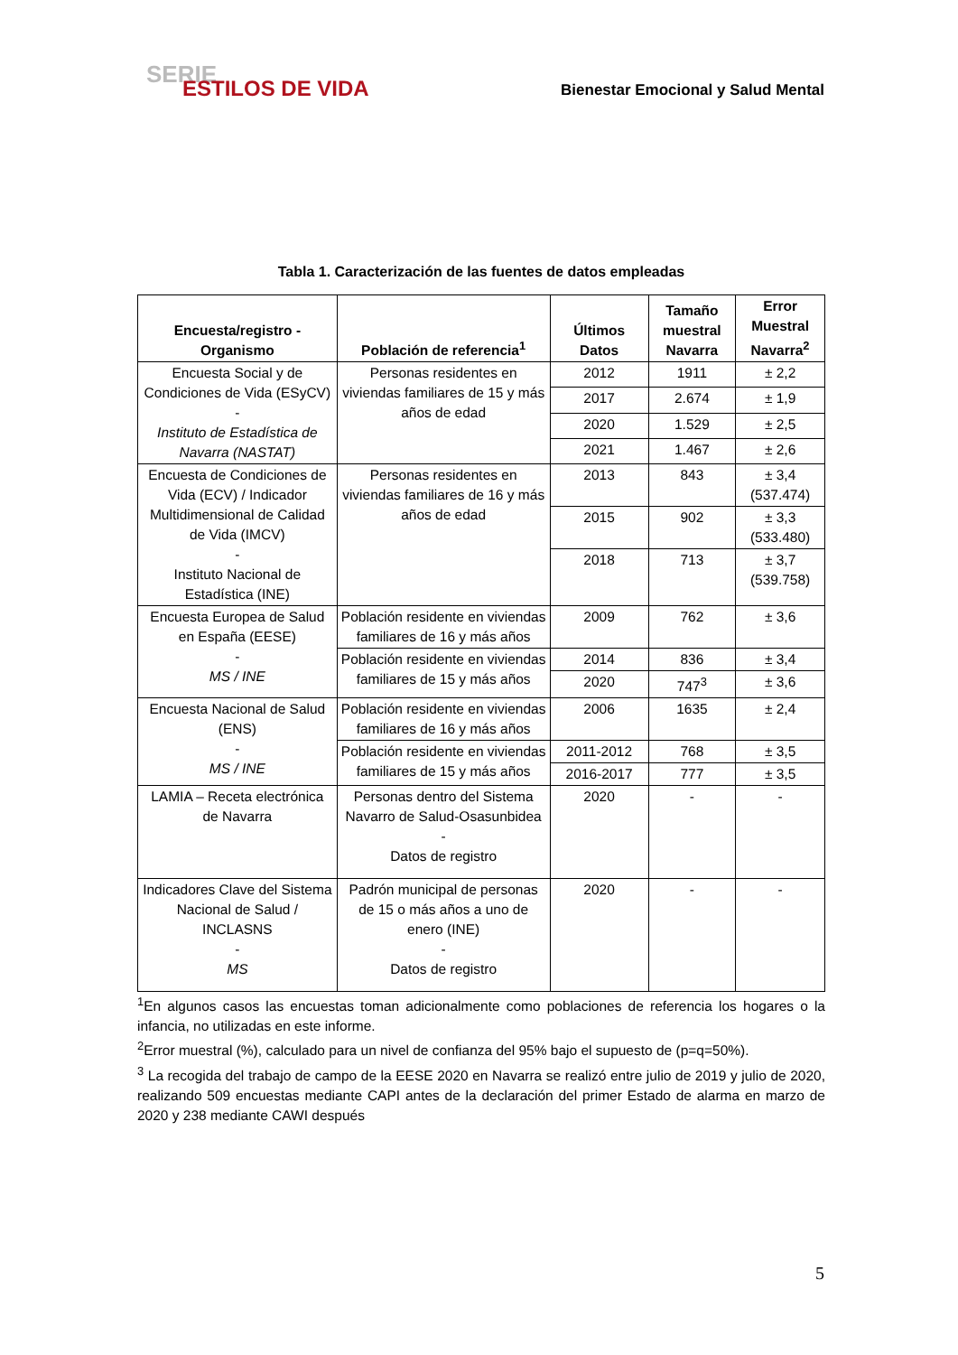SERIE
ESTILOS DE VIDA
Bienestar Emocional y Salud Mental
Tabla 1. Caracterización de las fuentes de datos empleadas
| Encuesta/registro - Organismo | Población de referencia<sup>1</sup> | Últimos Datos | Tamaño muestral Navarra | Error Muestral Navarra<sup>2</sup> |
| --- | --- | --- | --- | --- |
| Encuesta Social y de Condiciones de Vida (ESyCV) - Instituto de Estadística de Navarra (NASTAT) | Personas residentes en viviendas familiares de 15 y más años de edad | 2012 | 1911 | ± 2,2 |
| | | 2017 | 2.674 | ± 1,9 |
| | | 2020 | 1.529 | ± 2,5 |
| | | 2021 | 1.467 | ± 2,6 |
| Encuesta de Condiciones de Vida (ECV) / Indicador Multidimensional de Calidad de Vida (IMCV) - Instituto Nacional de Estadística (INE) | Personas residentes en viviendas familiares de 16 y más años de edad | 2013 | 843 | ± 3,4 (537.474) |
| | | 2015 | 902 | ± 3,3 (533.480) |
| | | 2018 | 713 | ± 3,7 (539.758) |
| Encuesta Europea de Salud en España (EESE) - MS / INE | Población residente en viviendas familiares de 16 y más años | 2009 | 762 | ± 3,6 |
| | Población residente en viviendas familiares de 15 y más años | 2014 | 836 | ± 3,4 |
| | | 2020 | 747<sup>3</sup> | ± 3,6 |
| Encuesta Nacional de Salud (ENS) - MS / INE | Población residente en viviendas familiares de 16 y más años | 2006 | 1635 | ± 2,4 |
| | Población residente en viviendas familiares de 15 y más años | 2011-2012 | 768 | ± 3,5 |
| | | 2016-2017 | 777 | ± 3,5 |
| LAMIA – Receta electrónica de Navarra | Personas dentro del Sistema Navarro de Salud-Osasunbidea - Datos de registro | 2020 | - | - |
| Indicadores Clave del Sistema Nacional de Salud / INCLASNS - MS | Padrón municipal de personas de 15 o más años a uno de enero (INE) - Datos de registro | 2020 | - | - |
<sup>1</sup> En algunos casos las encuestas toman adicionalmente como poblaciones de referencia los hogares o la infancia, no utilizadas en este informe.
<sup>2</sup> Error muestral (%), calculado para un nivel de confianza del 95% bajo el supuesto de (p=q=50%).
<sup>3</sup> La recogida del trabajo de campo de la EESE 2020 en Navarra se realizó entre julio de 2019 y julio de 2020, realizando 509 encuestas mediante CAPI antes de la declaración del primer Estado de alarma en marzo de 2020 y 238 mediante CAWI después
5